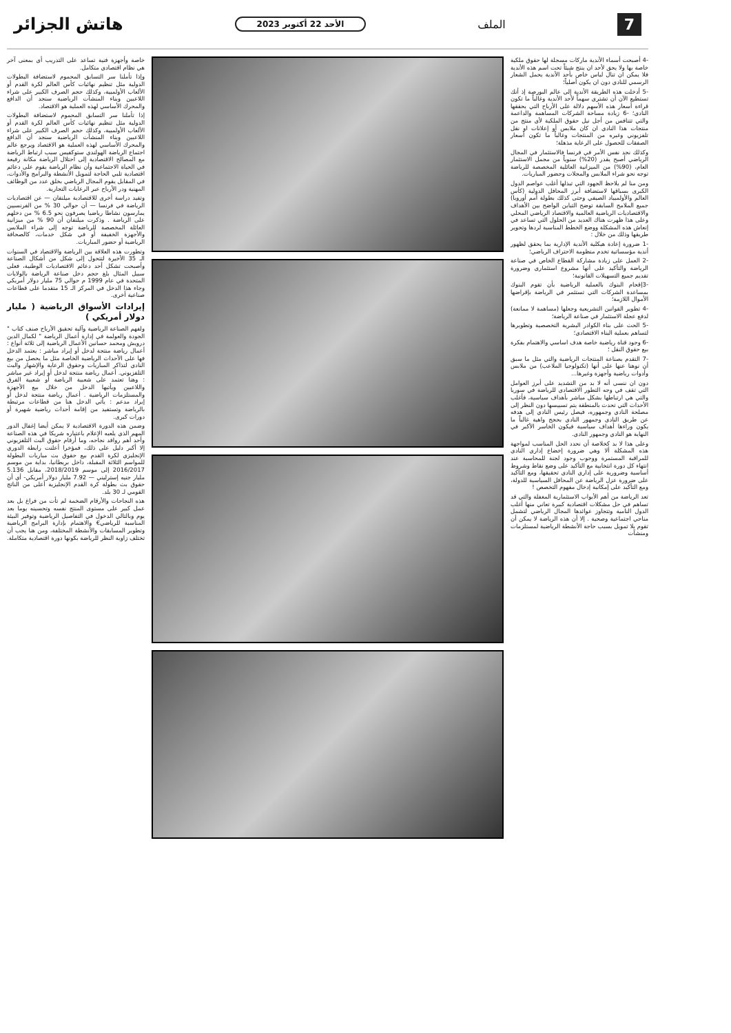7 الملف الأحد 22 أكتوبر 2023 هاتش الجزائر
-4 أصبحت أسماء الأندية ماركات مسجلة لها حقوق ملكية خاصة بها ولا يحق لأحد ان ينتج شيئاً تحت اسم هذه الأندية فلا يمكن ان تنال لباس خاص بأحد الأندية يحمل الشعار الرسمي للنادي دون ان يكون أصلياً؛
-5 أدخلت هذه الطريقة الأندية إلى عالم البورصة إذ أنك تستطيع الآن أن تشتري سهماً لأحد الأندية وغالباً ما تكون قراءة أسعار هذه الأسهم دلالة على الأرباح التي يحققها النادي؛ -6 زيادة مساحة الشركات المساهمة والداعمة والتي تتنافس من أجل نيل حقوق الملكية لأي منتج من منتجات هذا النادي ان كان ملابس أو إعلانات او نقل تلفزيوني وغيره من المنتجات وغالباً ما تكون أسعار الصفقات للحصول على الرعاية مذهلة؛
وكذلك نجد نفس الأمر في فرنسا فالاستثمار في المجال الرياضي أصبح يقدر (20%) سنوياً من مجمل الاستثمار العام، (90%) من الميزانية العائلية المخصصة للرياضة توجه نحو شراء الملابس والمجلات وحضور المباريات.
ومن منا لم يلاحظ الجهود التي تبذلها أغلب عواصم الدول الكبرى بسباقها لاستضافة أبرز المحافل الدولية (كأس العالم والأولمبياد الصيفي وحتى كذلك بطولة أمم أوروبا) جميع الملامح السابقة توضح التباين الواضح بين الأهداف والاقتصاديات الرياضية العالمية والاقتصاد الرياضي المحلي وعلى هذا ظهرت هناك العديد من الحلول التي تساعد في إنعاش هذه المشكلة ووضع الخطط المناسبة لردها وتحوير طريقها وذلك من خلال :
-1 ضرورة إعادة هيكلية الأندية الإدارية بما يحقق لظهور أندية مؤسساتية تخدم منظومة الاحتراف الرياضي؛
-2 العمل على زيادة مشاركة القطاع الخاص في صناعة الرياضة والتأكيد على أنها مشروع استثماري وضرورة تقديم جميع التسهيلات القانونية؛
-3إقحام البنوك بالعملية الرياضية بأن تقوم البنوك بمساعدة الشركات التي تستثمر في الرياضة بإقراضها الأموال اللازمة؛
-4 تطوير القوانين التشريعية وجعلها (مساهمة لا ممانعة) لدفع عجلة الاستثمار في صناعة الرياضة؛
-5 الحث على بناء الكوادر البشرية التخصصية وتطويرها لتساهم بعملية البناء الاقتصادي؛
-6 وجود قناة رياضية خاصة هدف اساسي والاهتمام بفكرة بيع حقوق النقل ؛
-7 التقدم بصناعة المنتجات الرياضية والتي مثل ما سبق أن نوهنا عنها على أنها (تكنولوجيا الملاعب) من ملابس وأدوات رياضية وأجهزة وغيرها...
دون ان ننسى أنه لا بد من التشديد على أبرز العوامل التي تقف في وجه التطور الاقتصادي للرياضة في سوريا والتي هي ارتباطها بشكل مباشر بأهداف سياسية، فأغلب الأحداث التي تحدث بالمنطقة يتم تسييسها دون النظر إلى مصلحة النادي وجمهوره، فيصل رئيس النادي إلى هدفه عن طريق النادي وجمهور النادي بحجج واهية غالباً ما يكون وراءها أهداف سياسية فيكون الخاسر الأكبر في النهاية هو النادي وجمهور النادي.
وعلى هذا لا بد كخلاصة أن نحدد الحل المناسب لمواجهة هذه المشكلة ألا وهي ضرورة إخضاع إداري النادي للمراقبة المستمرة ووجوب وجود لجنة للمحاسبة عند انتهاء كل دورة انتخابية مع التأكيد على وضع نقاط وشروط أساسية وضرورية على إداري النادي تحقيقها، ومع التأكيد على ضرورة عزل الرياضة عن المحافل السياسية للدولة، ومع التأكيد على إمكانية إدخال مفهوم التخصص !
تعد الرياضة من أهم الأبواب الاستثمارية المغفلة والتي قد تساهم في حل مشكلات اقتصادية كبيرة تعاني منها أغلب الدول النامية وتتجاوز عوائدها المجال الرياضي لتشمل مناحي اجتماعية وصحية . إلا أن هذه الرياضة لا يمكن أن تقوم بلا تمويل بسبب حاجة الأنشطة الرياضية لمستلزمات ومنشآت
خاصة وأجهزة فنية تساعد على التدريب أي بمعنى آخر هي نظام اقتصادي متكامل.
وإذا تأملنا سر التسابق المحموم لاستضافة البطولات الدولية مثل تنظيم نهائيات كأس العالم لكرة القدم أو الألعاب الأولمبية، وكذلك حجم الصرف الكبير على شراء اللاعبين وبناء المنشآت الرياضية سنجد أن الدافع والمحرك الأساسي لهذه العملية هو الاقتصاد.
إذا تأملنا سر التسابق المحموم لاستضافة البطولات الدولية مثل تنظيم نهائيات كأس العالم لكرة القدم أو الألعاب الأولمبية، وكذلك حجم الصرف الكبير على شراء اللاعبين وبناء المنشآت الرياضية سنجد أن الدافع والمحرك الأساسي لهذه العملية هو الاقتصاد ويرجع عالم اجتماع الرياضة الهولندي ستوكفيس سبب ارتباط الرياضة مع المصالح الاقتصادية إلى احتلال الرياضة مكانة رفيعة في الحياة الاجتماعية وأن نظام الرياضة يقوم على دعائم اقتصادية تلبي الحاجة لتمويل الأنشطة والبرامج والأدوات، في المقابل يقوم المجال الرياضي بخلق عدد من الوظائف المهنية ودر الأرباح عبر الرعايات التجارية.
وتفيد دراسة أخرى للاقتصادية ميلنفان — عن اقتصاديات الرياضة في فرنسا — أن حوالي 30 % من الفرنسيين يمارسون نشاطا رياضيا يصرفون نحو 6.5 % من دخلهم على الرياضة . وذكرت ميلنفان أن 90 % من ميزانية العائلة المخصصة للرياضة توجه إلى شراء الملابس والأجهزة الخفيفة أو في شكل خدمات، كالصحافة الرياضية أو حضور المباريات.
وتطورت هذه العلاقة بين الرياضة والاقتصاد في السنوات الـ 35 الأخيرة لتتحول إلى شكل من أشكال الصناعة وأصبحت تشكل أحد دعائم الاقتصاديات الوطنية، فعلى سبيل المثال بلغ حجم دخل صناعة الرياضة بالولايات المتحدة في عام 1999 م حوالي 75 مليار دولار أمريكي وجاء هذا الدخل في المركز الـ 15 متقدما على قطاعات صناعية أخرى.
إيرادات الأسواق الرياضية ( مليار دولار أمريكي )
ولفهم الصناعة الرياضية وآلية تحقيق الأرباح صنف كتاب " الجودة والعولمة في إدارة أعمال الرياضة " لكمال الدين درويش ومحمد حسانين الأعمال الرياضية إلى ثلاثة أنواع : أعمال رياضة منتجة لدخل أو إيراد مباشر : يعتمد الدخل فها على الأحداث الرياضية الخاصة مثل ما يحصل من بيع النادي لتذاكر المباريات وحقوق الرعاية والإشهار والبث التلفزيوني. أعمال رياضة منتجة لدخل أو إيراد غير مباشر : وهنا تعتمد على شعبية الرياضة أو شعبية الفرق واللاعبين ويأتيها الدخل من خلال بيع الأجهزة والمستلزمات الرياضية . أعمال رياضة منتجة لدخل أو إيراد مدعم : يأتي الدخل هنا من قطاعات مرتبطة بالرياضة وتستفيد من إقامة أحداث رياضية شهيرة أو دورات كبرى.
وضمن هذه الدورة الاقتصادية لا يمكن أيضا إغفال الدور المهم الذي يلعبه الإعلام باعتباره شريكا في هذه الصناعة وأحد أهم روافد نجاحه، وما أرقام حقوق البث التلفزيوني إلا أكبر دليل على ذلك، فمؤخرا أعلنت رابطة الدوري الإنجليزي لكرة القدم بيع حقوق بث مباريات البطولة للمواسم الثلاثة المقبلة، داخل بريطانيا، بداية من موسم 2016/2017 إلى موسم 2018/2019، مقابل 5.136 مليار جنيه إسترليني — 7.92 مليار دولار أمريكي- أي أن حقوق بث بطولة كرة القدم الإنجليزية أعلى من الناتج القومي لـ 30 بلد.
هذه النجاحات والأرقام الضخمة لم تأت من فراغ بل بعد عمل كبير على مستوى المنتج نفسه وتحسينه يوما بعد يوم وبالتالي الدخول في التفاصيل الرياضية وتوفير البيئة المناسبة للرياضي€ والاهتمام بإدارة البرامج الرياضية وتطوير المسابقات والأنشطة المختلفة، ومن هنا يجب أن تختلف زاوية النظر للرياضة بكونها دورة اقتصادية متكاملة.